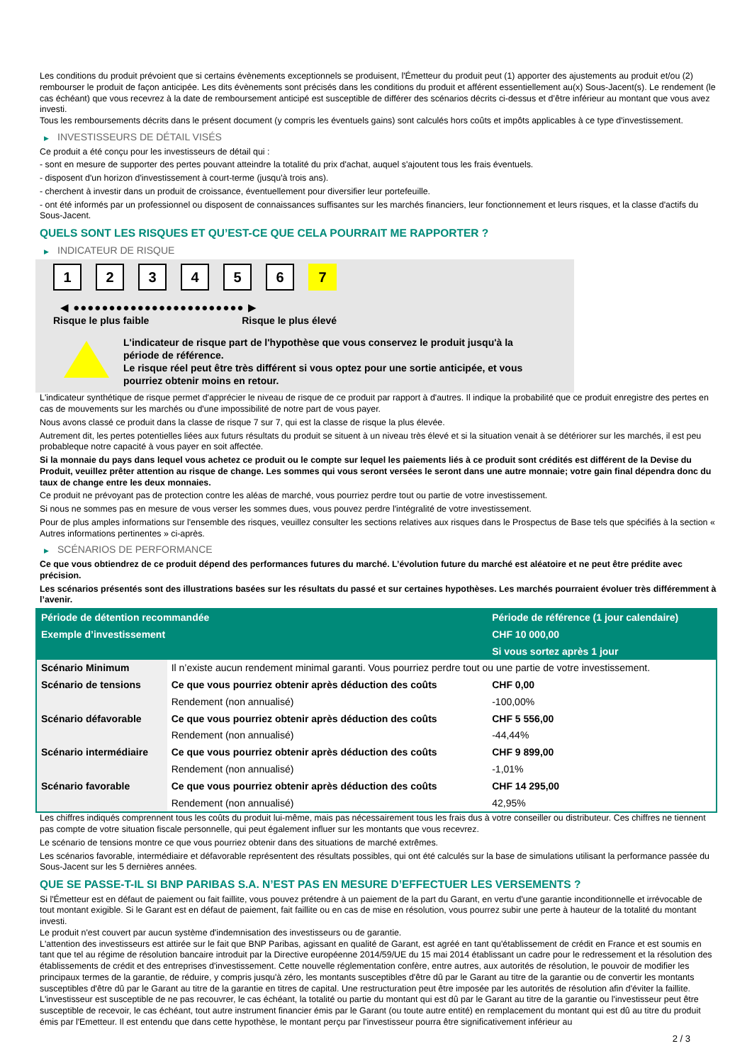Les conditions du produit prévoient que si certains évènements exceptionnels se produisent, l'Émetteur du produit peut (1) apporter des ajustements au produit et/ou (2) rembourser le produit de façon anticipée. Les dits évènements sont précisés dans les conditions du produit et afférent essentiellement au(x) Sous-Jacent(s). Le rendement (le cas échéant) que vous recevrez à la date de remboursement anticipé est susceptible de différer des scénarios décrits ci-dessus et d’être inférieur au montant que vous avez investi.
Tous les remboursements décrits dans le présent document (y compris les éventuels gains) sont calculés hors coûts et impôts applicables à ce type d'investissement.
▶ INVESTISSEURS DE DÉTAIL VISÉS
Ce produit a été conçu pour les investisseurs de détail qui :
- sont en mesure de supporter des pertes pouvant atteindre la totalité du prix d'achat, auquel s'ajoutent tous les frais éventuels.
- disposent d'un horizon d'investissement à court-terme (jusqu'à trois ans).
- cherchent à investir dans un produit de croissance, éventuellement pour diversifier leur portefeuille.
- ont été informés par un professionnel ou disposent de connaissances suffisantes sur les marchés financiers, leur fonctionnement et leurs risques, et la classe d'actifs du Sous-Jacent.
QUELS SONT LES RISQUES ET QU’EST-CE QUE CELA POURRAIT ME RAPPORTER ?
▶ INDICATEUR DE RISQUE
1 2 3 4 5 6 7
◀ ●●●●●●●●●●●●●●●●●●●●●●●● ▶
Risque le plus faible Risque le plus élevé
L'indicateur de risque part de l'hypothèse que vous conservez le produit jusqu'à la
période de référence.
Le risque réel peut être très différent si vous optez pour une sortie anticipée, et vous
pourriez obtenir moins en retour.
L'indicateur synthétique de risque permet d'apprécier le niveau de risque de ce produit par rapport à d'autres. Il indique la probabilité que ce produit enregistre des pertes en cas de mouvements sur les marchés ou d'une impossibilité de notre part de vous payer.
Nous avons classé ce produit dans la classe de risque 7 sur 7, qui est la classe de risque la plus élevée.
Autrement dit, les pertes potentielles liées aux futurs résultats du produit se situent à un niveau très élevé et si la situation venait à se détériorer sur les marchés, il est peu probableque notre capacité à vous payer en soit affectée.
Si la monnaie du pays dans lequel vous achetez ce produit ou le compte sur lequel les paiements liés à ce produit sont crédités est différent de la Devise du Produit, veuillez prêter attention au risque de change. Les sommes qui vous seront versées le seront dans une autre monnaie; votre gain final dépendra donc du taux de change entre les deux monnaies.
Ce produit ne prévoyant pas de protection contre les aléas de marché, vous pourriez perdre tout ou partie de votre investissement.
Si nous ne sommes pas en mesure de vous verser les sommes dues, vous pouvez perdre l'intégralité de votre investissement.
Pour de plus amples informations sur l'ensemble des risques, veuillez consulter les sections relatives aux risques dans le Prospectus de Base tels que spécifiés à la section « Autres informations pertinentes » ci-après.
▶ SCÉNARIOS DE PERFORMANCE
Ce que vous obtiendrez de ce produit dépend des performances futures du marché. L’évolution future du marché est aléatoire et ne peut être prédite avec précision.
Les scénarios présentés sont des illustrations basées sur les résultats du passé et sur certaines hypothèses. Les marchés pourraient évoluer très différemment à l’avenir.
| Période de détention recommandée | | Période de référence (1 jour calendaire) |
| --- | --- | --- |
| Exemple d’investissement | | CHF 10 000,00 |
| | | Si vous sortez après 1 jour |
| Scénario Minimum | Il n’existe aucun rendement minimal garanti. Vous pourriez perdre tout ou une partie de votre investissement. | |
| Scénario de tensions | Ce que vous pourriez obtenir après déduction des coûts | CHF 0,00 |
| | Rendement (non annualisé) | -100,00% |
| Scénario défavorable | Ce que vous pourriez obtenir après déduction des coûts | CHF 5 556,00 |
| | Rendement (non annualisé) | -44,44% |
| Scénario intermédiaire | Ce que vous pourriez obtenir après déduction des coûts | CHF 9 899,00 |
| | Rendement (non annualisé) | -1,01% |
| Scénario favorable | Ce que vous pourriez obtenir après déduction des coûts | CHF 14 295,00 |
| | Rendement (non annualisé) | 42,95% |
Les chiffres indiqués comprennent tous les coûts du produit lui-même, mais pas nécessairement tous les frais dus à votre conseiller ou distributeur. Ces chiffres ne tiennent pas compte de votre situation fiscale personnelle, qui peut également influer sur les montants que vous recevrez.
Le scénario de tensions montre ce que vous pourriez obtenir dans des situations de marché extrêmes.
Les scénarios favorable, intermédiaire et défavorable représentent des résultats possibles, qui ont été calculés sur la base de simulations utilisant la performance passée du Sous-Jacent sur les 5 dernières années.
QUE SE PASSE-T-IL SI BNP PARIBAS S.A. N’EST PAS EN MESURE D’EFFECTUER LES VERSEMENTS ?
Si l'Émetteur est en défaut de paiement ou fait faillite, vous pouvez prétendre à un paiement de la part du Garant, en vertu d'une garantie inconditionnelle et irrévocable de tout montant exigible. Si le Garant est en défaut de paiement, fait faillite ou en cas de mise en résolution, vous pourrez subir une perte à hauteur de la totalité du montant investi.
Le produit n'est couvert par aucun système d'indemnisation des investisseurs ou de garantie.
L'attention des investisseurs est attirée sur le fait que BNP Paribas, agissant en qualité de Garant, est agréé en tant qu'établissement de crédit en France et est soumis en tant que tel au régime de résolution bancaire introduit par la Directive européenne 2014/59/UE du 15 mai 2014 établissant un cadre pour le redressement et la résolution des établissements de crédit et des entreprises d'investissement. Cette nouvelle réglementation confère, entre autres, aux autorités de résolution, le pouvoir de modifier les principaux termes de la garantie, de réduire, y compris jusqu'à zéro, les montants susceptibles d'être dû par le Garant au titre de la garantie ou de convertir les montants susceptibles d'être dû par le Garant au titre de la garantie en titres de capital. Une restructuration peut être imposée par les autorités de résolution afin d'éviter la faillite. L'investisseur est susceptible de ne pas recouvrer, le cas échéant, la totalité ou partie du montant qui est dû par le Garant au titre de la garantie ou l'investisseur peut être susceptible de recevoir, le cas échéant, tout autre instrument financier émis par le Garant (ou toute autre entité) en remplacement du montant qui est dû au titre du produit émis par l'Emetteur. Il est entendu que dans cette hypothèse, le montant perçu par l'investisseur pourra être significativement inférieur au
2 / 3